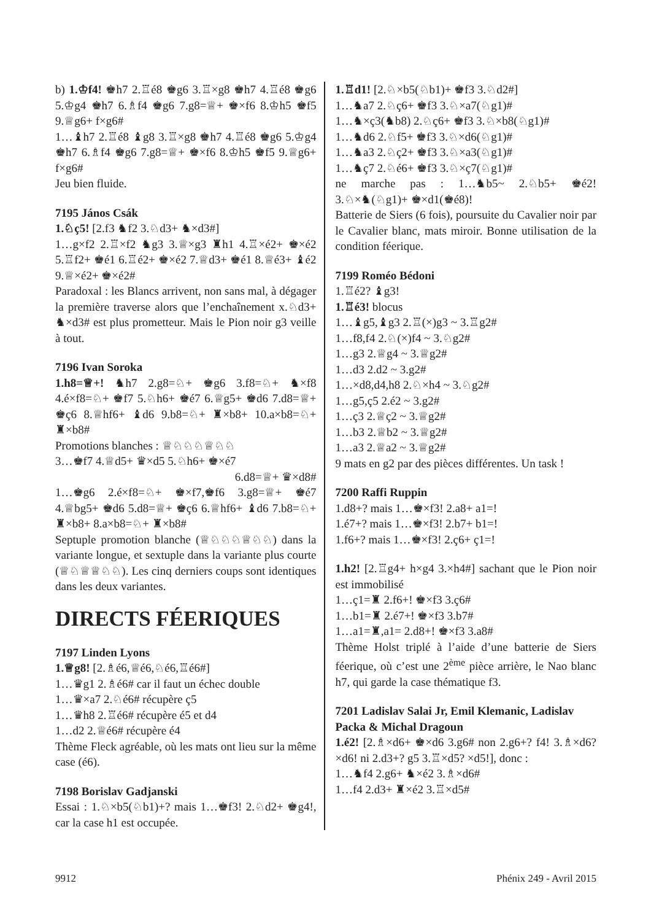b) 1.♔f4! ♚h7 2.♖é8 ♚g6 3.♖×g8 ♚h7 4.♖é8 ♚g6 5.♔g4 ♚h7 6.♗f4 ♚g6 7.g8=♕+ ♚×f6 8.♔h5 ♚f5 9.♕g6+ f×g6#
1…♝h7 2.♖é8 ♝g8 3.♖×g8 ♚h7 4.♖é8 ♚g6 5.♔g4 ♚h7 6.♗f4 ♚g6 7.g8=♕+ ♚×f6 8.♔h5 ♚f5 9.♕g6+ f×g6#
Jeu bien fluide.
7195 János Csák
1.♘ç5! [2.f3 ♞f2 3.♘d3+ ♞×d3#]
1…g×f2 2.♖×f2 ♞g3 3.♕×g3 ♜h1 4.♖×é2+ ♚×é2 5.♖f2+ ♚é1 6.♖é2+ ♚×é2 7.♕d3+ ♚é1 8.♕é3+ ♝é2 9.♕×é2+ ♚×é2#
Paradoxal : les Blancs arrivent, non sans mal, à dégager la première traverse alors que l’enchaînement x.♘d3+ ♞×d3# est plus prometteur. Mais le Pion noir g3 veille à tout.
7196 Ivan Soroka
1.h8=♕+! ♞h7 2.g8=♘+ ♚g6 3.f8=♘+ ♞×f8 4.é×f8=♘+ ♚f7 5.♘h6+ ♚é7 6.♕g5+ ♚d6 7.d8=♕+ ♚ç6 8.♕hf6+ ♝d6 9.b8=♘+ ♜×b8+ 10.a×b8=♘+ ♜×b8#
Promotions blanches : ♕♘♘♘♕♘♘
3…♚f7 4.♕d5+ ♛×d5 5.♘h6+ ♚×é7
6.d8=♕+ ♛×d8#
1…♚g6 2.é×f8=♘+ ♚×f7,♚f6 3.g8=♕+ ♚é7 4.♕bg5+ ♚d6 5.d8=♕+ ♚ç6 6.♕hf6+ ♝d6 7.b8=♘+ ♜×b8+ 8.a×b8=♘+ ♜×b8#
Septuple promotion blanche (♕♘♘♘♕♘♘) dans la variante longue, et sextuple dans la variante plus courte (♕♘♕♕♘♘). Les cinq derniers coups sont identiques dans les deux variantes.
DIRECTS FÉERIQUES
7197 Linden Lyons
1.♕g8! [2.♗é6,♕é6,♘é6,♖é6#]
1…♛g1 2.♗é6# car il faut un échec double
1…♛×a7 2.♘é6# récupère ç5
1…♛h8 2.♖é6# récupère é5 et d4
1…d2 2.♕é6# récupère é4
Thème Fleck agréable, où les mats ont lieu sur la même case (é6).
7198 Borislav Gadjanski
Essai : 1.♘×b5(♘b1)+? mais 1…♚f3! 2.♘d2+ ♚g4!, car la case h1 est occupée.
1.♖d1! [2.♘×b5(♘b1)+ ♚f3 3.♘d2#]
1…♞a7 2.♘ç6+ ♚f3 3.♘×a7(♘g1)#
1…♞×ç3(♞b8) 2.♘ç6+ ♚f3 3.♘×b8(♘g1)#
1…♞d6 2.♘f5+ ♚f3 3.♘×d6(♘g1)#
1…♞a3 2.♘ç2+ ♚f3 3.♘×a3(♘g1)#
1…♞ç7 2.♘é6+ ♚f3 3.♘×ç7(♘g1)#
ne marche pas : 1…♞b5~ 2.♘b5+ ♚é2! 3.♘×♞(♘g1)+ ♚×d1(♚é8)!
Batterie de Siers (6 fois), poursuite du Cavalier noir par le Cavalier blanc, mats miroir. Bonne utilisation de la condition féerique.
7199 Roméo Bédoni
1.♖é2? ♝g3!
1.♖é3! blocus
1…♝g5,♝g3 2.♖(×)g3 ~ 3.♖g2#
1…f8,f4 2.♘(×)f4 ~ 3.♘g2#
1…g3 2.♕g4 ~ 3.♕g2#
1…d3 2.d2 ~ 3.g2#
1…×d8,d4,h8 2.♘×h4 ~ 3.♘g2#
1…g5,ç5 2.é2 ~ 3.g2#
1…ç3 2.♕ç2 ~ 3.♕g2#
1…b3 2.♕b2 ~ 3.♕g2#
1…a3 2.♕a2 ~ 3.♕g2#
9 mats en g2 par des pièces différentes. Un task !
7200 Raffi Ruppin
1.d8+? mais 1…♚×f3! 2.a8+ a1=!
1.é7+? mais 1…♚×f3! 2.b7+ b1=!
1.f6+? mais 1…♚×f3! 2.ç6+ ç1=!
1.h2! [2.♖g4+ h×g4 3.×h4#] sachant que le Pion noir est immobilisé
1…ç1=♜ 2.f6+! ♚×f3 3.ç6#
1…b1=♜ 2.é7+! ♚×f3 3.b7#
1…a1=♜,a1= 2.d8+! ♚×f3 3.a8#
Thème Holst triplé à l’aide d’une batterie de Siers féerique, où c’est une 2<sup>ème</sup> pièce arrière, le Nao blanc h7, qui garde la case thématique f3.
7201 Ladislav Salai Jr, Emil Klemanic, Ladislav Packa & Michal Dragoun
1.é2! [2.♗×d6+ ♚×d6 3.g6# non 2.g6+? f4! 3.♗×d6? ×d6! ni 2.d3+? g5 3.♖×d5? ×d5!], donc :
1…♞f4 2.g6+ ♞×é2 3.♗×d6#
1…f4 2.d3+ ♜×é2 3.♖×d5#
9912 Phénix 249 - Avril 2015